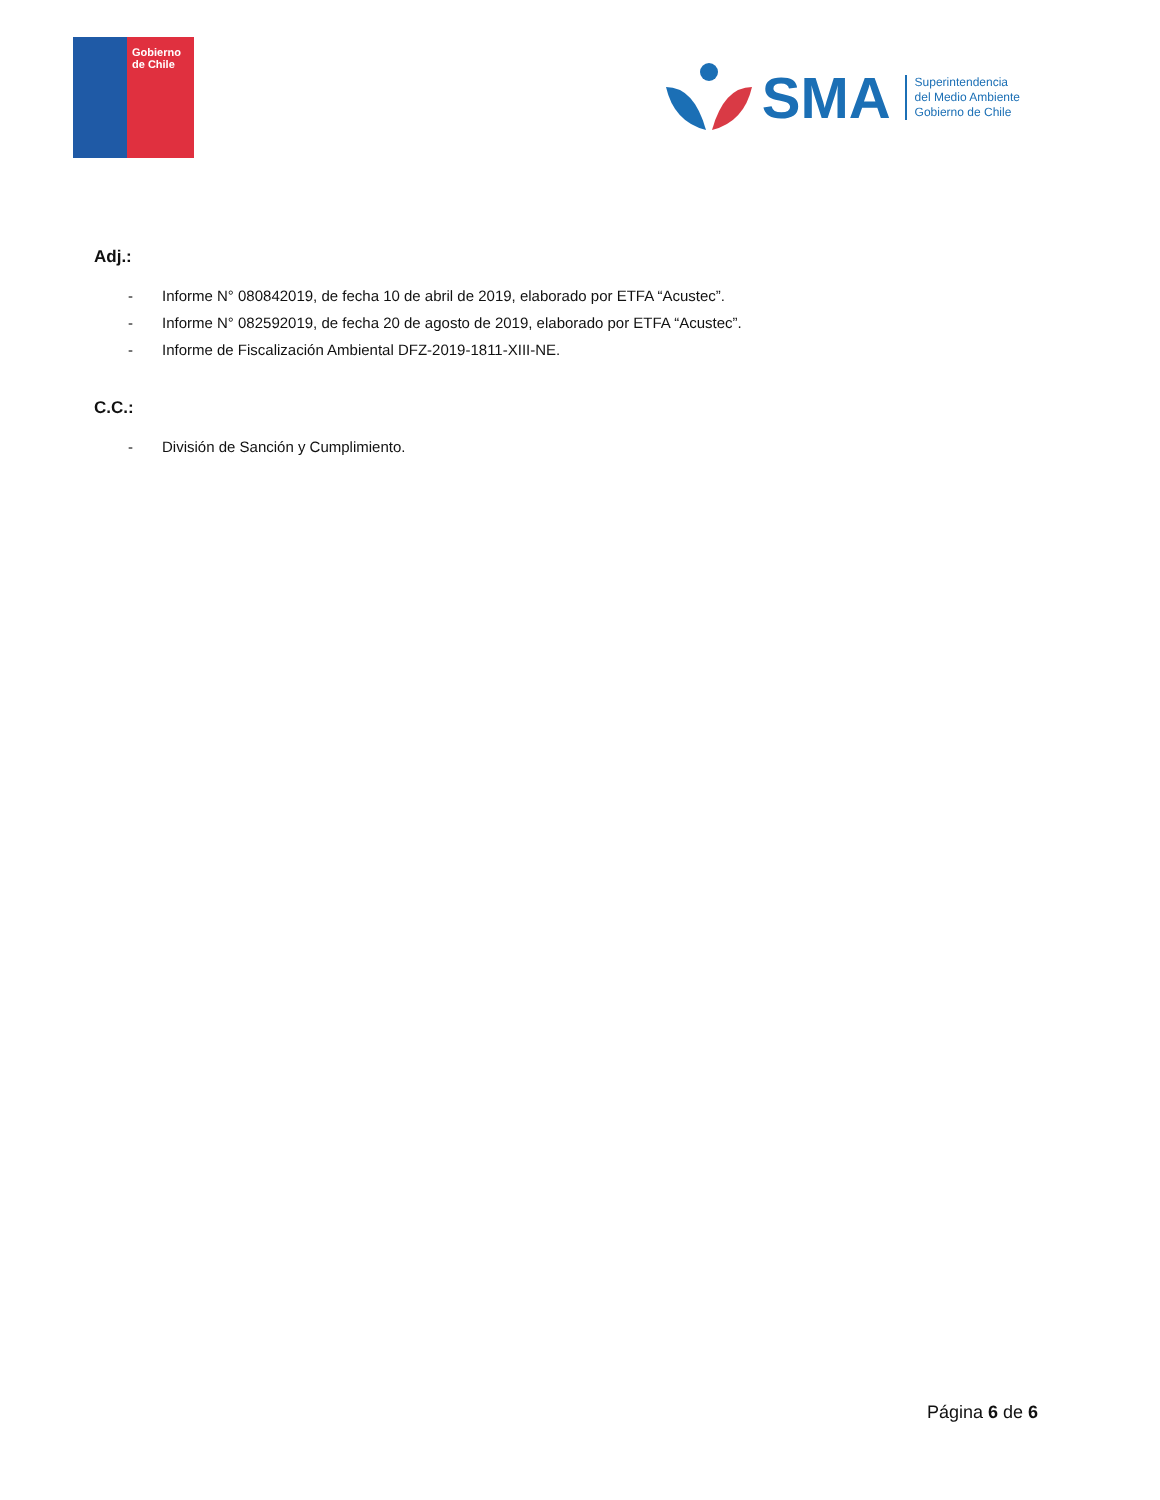Gobierno de Chile
SMA
Superintendencia
del Medio Ambiente
Gobierno de Chile
Adj.:
- Informe N° 080842019, de fecha 10 de abril de 2019, elaborado por ETFA “Acustec”.
- Informe N° 082592019, de fecha 20 de agosto de 2019, elaborado por ETFA “Acustec”.
- Informe de Fiscalización Ambiental DFZ-2019-1811-XIII-NE.
C.C.:
- División de Sanción y Cumplimiento.
Página 6 de 6